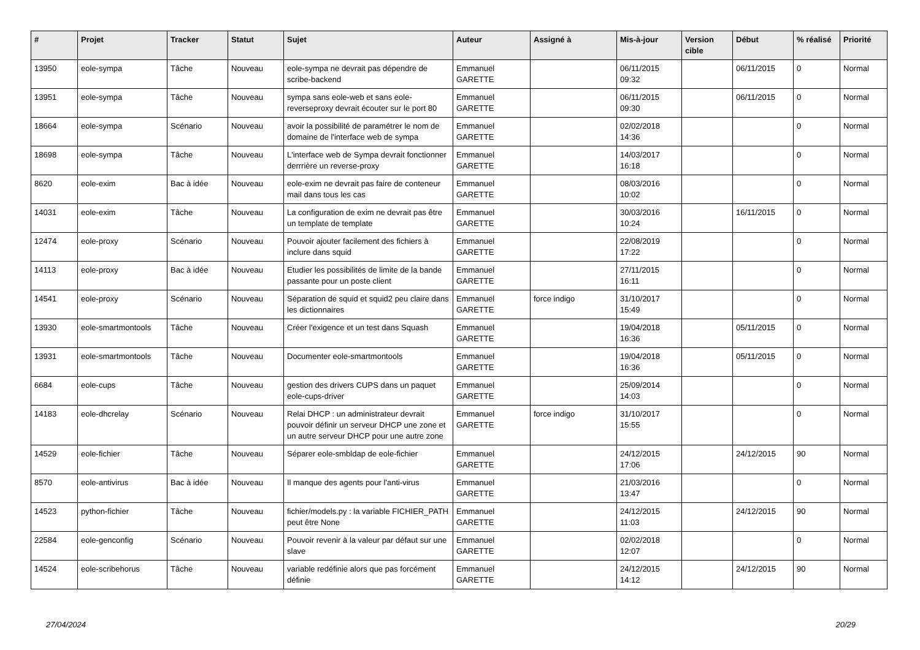| # | Projet | Tracker | Statut | Sujet | Auteur | Assigné à | Mis-à-jour | Version cible | Début | % réalisé | Priorité |
| --- | --- | --- | --- | --- | --- | --- | --- | --- | --- | --- | --- |
| 13950 | eole-sympa | Tâche | Nouveau | eole-sympa ne devrait pas dépendre de scribe-backend | Emmanuel GARETTE | | 06/11/2015 09:32 | | 06/11/2015 | 0 | Normal |
| 13951 | eole-sympa | Tâche | Nouveau | sympa sans eole-web et sans eole-reverseproxy devrait écouter sur le port 80 | Emmanuel GARETTE | | 06/11/2015 09:30 | | 06/11/2015 | 0 | Normal |
| 18664 | eole-sympa | Scénario | Nouveau | avoir la possibilité de paramétrer le nom de domaine de l'interface web de sympa | Emmanuel GARETTE | | 02/02/2018 14:36 | | | 0 | Normal |
| 18698 | eole-sympa | Tâche | Nouveau | L'interface web de Sympa devrait fonctionner derrrière un reverse-proxy | Emmanuel GARETTE | | 14/03/2017 16:18 | | | 0 | Normal |
| 8620 | eole-exim | Bac à idée | Nouveau | eole-exim ne devrait pas faire de conteneur mail dans tous les cas | Emmanuel GARETTE | | 08/03/2016 10:02 | | | 0 | Normal |
| 14031 | eole-exim | Tâche | Nouveau | La configuration de exim ne devrait pas être un template de template | Emmanuel GARETTE | | 30/03/2016 10:24 | | 16/11/2015 | 0 | Normal |
| 12474 | eole-proxy | Scénario | Nouveau | Pouvoir ajouter facilement des fichiers à inclure dans squid | Emmanuel GARETTE | | 22/08/2019 17:22 | | | 0 | Normal |
| 14113 | eole-proxy | Bac à idée | Nouveau | Etudier les possibilités de limite de la bande passante pour un poste client | Emmanuel GARETTE | | 27/11/2015 16:11 | | | 0 | Normal |
| 14541 | eole-proxy | Scénario | Nouveau | Séparation de squid et squid2 peu claire dans les dictionnaires | Emmanuel GARETTE | force indigo | 31/10/2017 15:49 | | | 0 | Normal |
| 13930 | eole-smartmontools | Tâche | Nouveau | Créer l'exigence et un test dans Squash | Emmanuel GARETTE | | 19/04/2018 16:36 | | 05/11/2015 | 0 | Normal |
| 13931 | eole-smartmontools | Tâche | Nouveau | Documenter eole-smartmontools | Emmanuel GARETTE | | 19/04/2018 16:36 | | 05/11/2015 | 0 | Normal |
| 6684 | eole-cups | Tâche | Nouveau | gestion des drivers CUPS dans un paquet eole-cups-driver | Emmanuel GARETTE | | 25/09/2014 14:03 | | | 0 | Normal |
| 14183 | eole-dhcrelay | Scénario | Nouveau | Relai DHCP : un administrateur devrait pouvoir définir un serveur DHCP une zone et un autre serveur DHCP pour une autre zone | Emmanuel GARETTE | force indigo | 31/10/2017 15:55 | | | 0 | Normal |
| 14529 | eole-fichier | Tâche | Nouveau | Séparer eole-smbldap de eole-fichier | Emmanuel GARETTE | | 24/12/2015 17:06 | | 24/12/2015 | 90 | Normal |
| 8570 | eole-antivirus | Bac à idée | Nouveau | Il manque des agents pour l'anti-virus | Emmanuel GARETTE | | 21/03/2016 13:47 | | | 0 | Normal |
| 14523 | python-fichier | Tâche | Nouveau | fichier/models.py : la variable FICHIER_PATH peut être None | Emmanuel GARETTE | | 24/12/2015 11:03 | | 24/12/2015 | 90 | Normal |
| 22584 | eole-genconfig | Scénario | Nouveau | Pouvoir revenir à la valeur par défaut sur une slave | Emmanuel GARETTE | | 02/02/2018 12:07 | | | 0 | Normal |
| 14524 | eole-scribehorus | Tâche | Nouveau | variable redéfinie alors que pas forcément définie | Emmanuel GARETTE | | 24/12/2015 14:12 | | 24/12/2015 | 90 | Normal |
27/04/2024 20/29